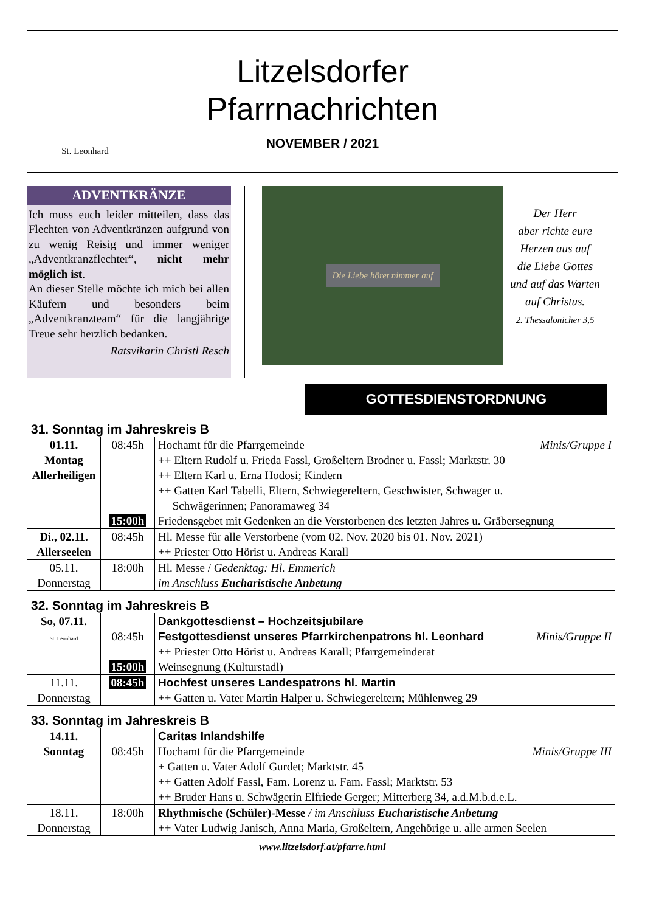St. Leonhard
Litzelsdorfer
Pfarrnachrichten
NOVEMBER / 2021
ADVENTKRÄNZE
Ich muss euch leider mitteilen, dass das Flechten von Adventkränzen aufgrund von zu wenig Reisig und immer weniger „Adventkranzflechter“, nicht mehr möglich ist.
An dieser Stelle möchte ich mich bei allen Käufern und besonders beim „Adventkranzteam“ für die langjährige Treue sehr herzlich bedanken.
Ratsvikarin Christl Resch
Die Liebe höret nimmer auf
Der Herr
aber richte eure
Herzen aus auf
die Liebe Gottes
und auf das Warten
auf Christus.
2. Thessalonicher 3,5
GOTTESDIENSTORDNUNG
31. Sonntag im Jahreskreis B
| 01.11. Montag Allerheiligen | 08:45h 15:00h | Minis/Gruppe I Hochamt für die Pfarrgemeinde ++ Eltern Rudolf u. Frieda Fassl, Großeltern Brodner u. Fassl; Marktstr. 30 ++ Eltern Karl u. Erna Hodosi; Kindern ++ Gatten Karl Tabelli, Eltern, Schwiegereltern, Geschwister, Schwager u. Schwägerinnen; Panoramaweg 34 Friedensgebet mit Gedenken an die Verstorbenen des letzten Jahres u. Gräbersegnung |
| Di., 02.11. Allerseelen | 08:45h | Hl. Messe für alle Verstorbene (vom 02. Nov. 2020 bis 01. Nov. 2021) ++ Priester Otto Hörist u. Andreas Karall |
| 05.11. Donnerstag | 18:00h | Hl. Messe / Gedenktag: Hl. Emmerich im Anschluss Eucharistische Anbetung |
32. Sonntag im Jahreskreis B
| So, 07.11. St. Leonhard | 08:45h 15:00h | Dankgottesdienst – Hochzeitsjubilare Minis/Gruppe II Festgottesdienst unseres Pfarrkirchenpatrons hl. Leonhard ++ Priester Otto Hörist u. Andreas Karall; Pfarrgemeinderat Weinsegnung (Kulturstadl) |
| 11.11. Donnerstag | 08:45h | Hochfest unseres Landespatrons hl. Martin ++ Gatten u. Vater Martin Halper u. Schwiegereltern; Mühlenweg 29 |
33. Sonntag im Jahreskreis B
| 14.11. Sonntag | 08:45h | Caritas Inlandshilfe Minis/Gruppe III Hochamt für die Pfarrgemeinde + Gatten u. Vater Adolf Gurdet; Marktstr. 45 ++ Gatten Adolf Fassl, Fam. Lorenz u. Fam. Fassl; Marktstr. 53 ++ Bruder Hans u. Schwägerin Elfriede Gerger; Mitterberg 34, a.d.M.b.d.e.L. |
| 18.11. Donnerstag | 18:00h | Rhythmische (Schüler)-Messe / im Anschluss Eucharistische Anbetung ++ Vater Ludwig Janisch, Anna Maria, Großeltern, Angehörige u. alle armen Seelen |
www.litzelsdorf.at/pfarre.html